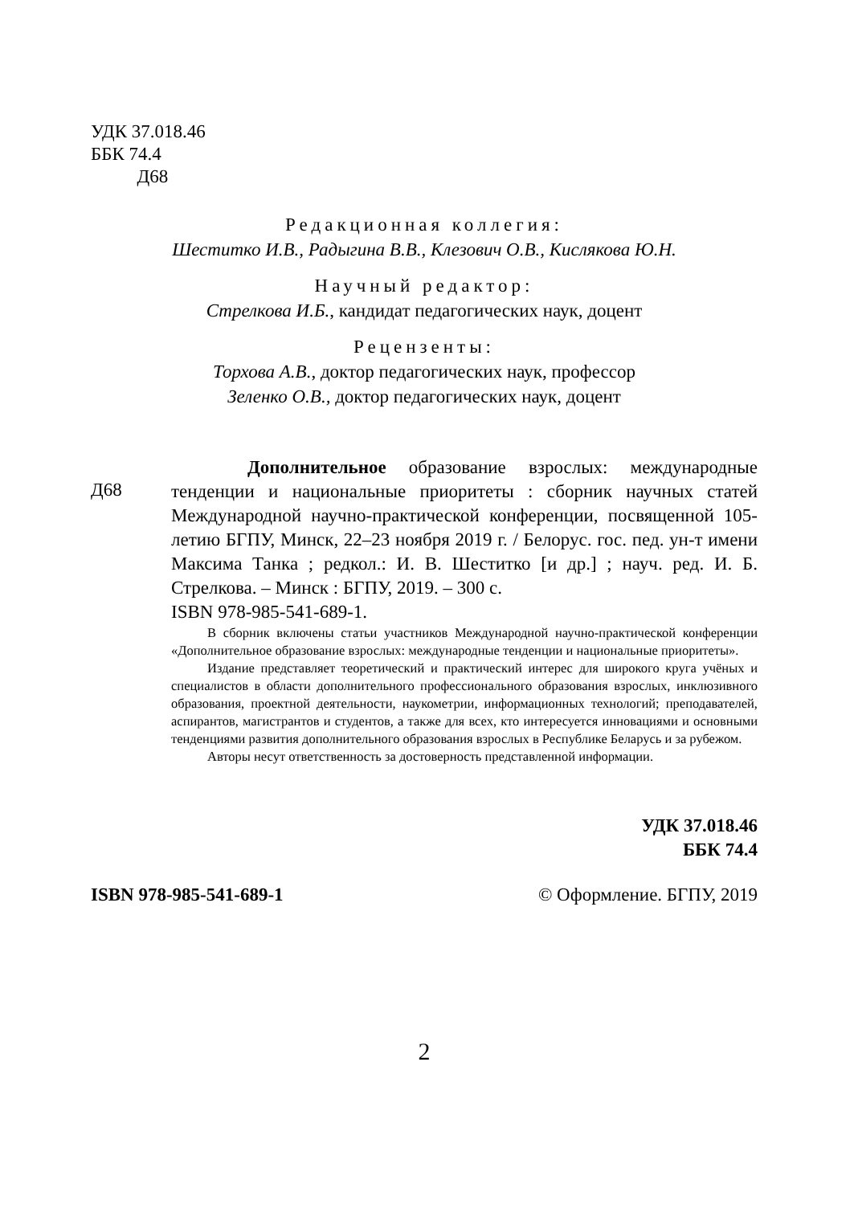УДК 37.018.46
ББК 74.4
Д68
Редакционная коллегия:
Шеститко И.В., Радыгина В.В., Клезович О.В., Кислякова Ю.Н.
Научный редактор:
Стрелкова И.Б., кандидат педагогических наук, доцент
Рецензенты:
Торхова А.В., доктор педагогических наук, профессор
Зеленко О.В., доктор педагогических наук, доцент
Д68
Дополнительное образование взрослых: международные тенденции и национальные приоритеты : сборник научных статей Международной научно-практической конференции, посвященной 105-летию БГПУ, Минск, 22–23 ноября 2019 г. / Белорус. гос. пед. ун-т имени Максима Танка ; редкол.: И. В. Шеститко [и др.] ; науч. ред. И. Б. Стрелкова. – Минск : БГПУ, 2019. – 300 с.
ISBN 978-985-541-689-1.
В сборник включены статьи участников Международной научно-практической конференции «Дополнительное образование взрослых: международные тенденции и национальные приоритеты».
Издание представляет теоретический и практический интерес для широкого круга учёных и специалистов в области дополнительного профессионального образования взрослых, инклюзивного образования, проектной деятельности, наукометрии, информационных технологий; преподавателей, аспирантов, магистрантов и студентов, а также для всех, кто интересуется инновациями и основными тенденциями развития дополнительного образования взрослых в Республике Беларусь и за рубежом.
Авторы несут ответственность за достоверность представленной информации.
УДК 37.018.46
ББК 74.4
ISBN 978-985-541-689-1 © Оформление. БГПУ, 2019
2